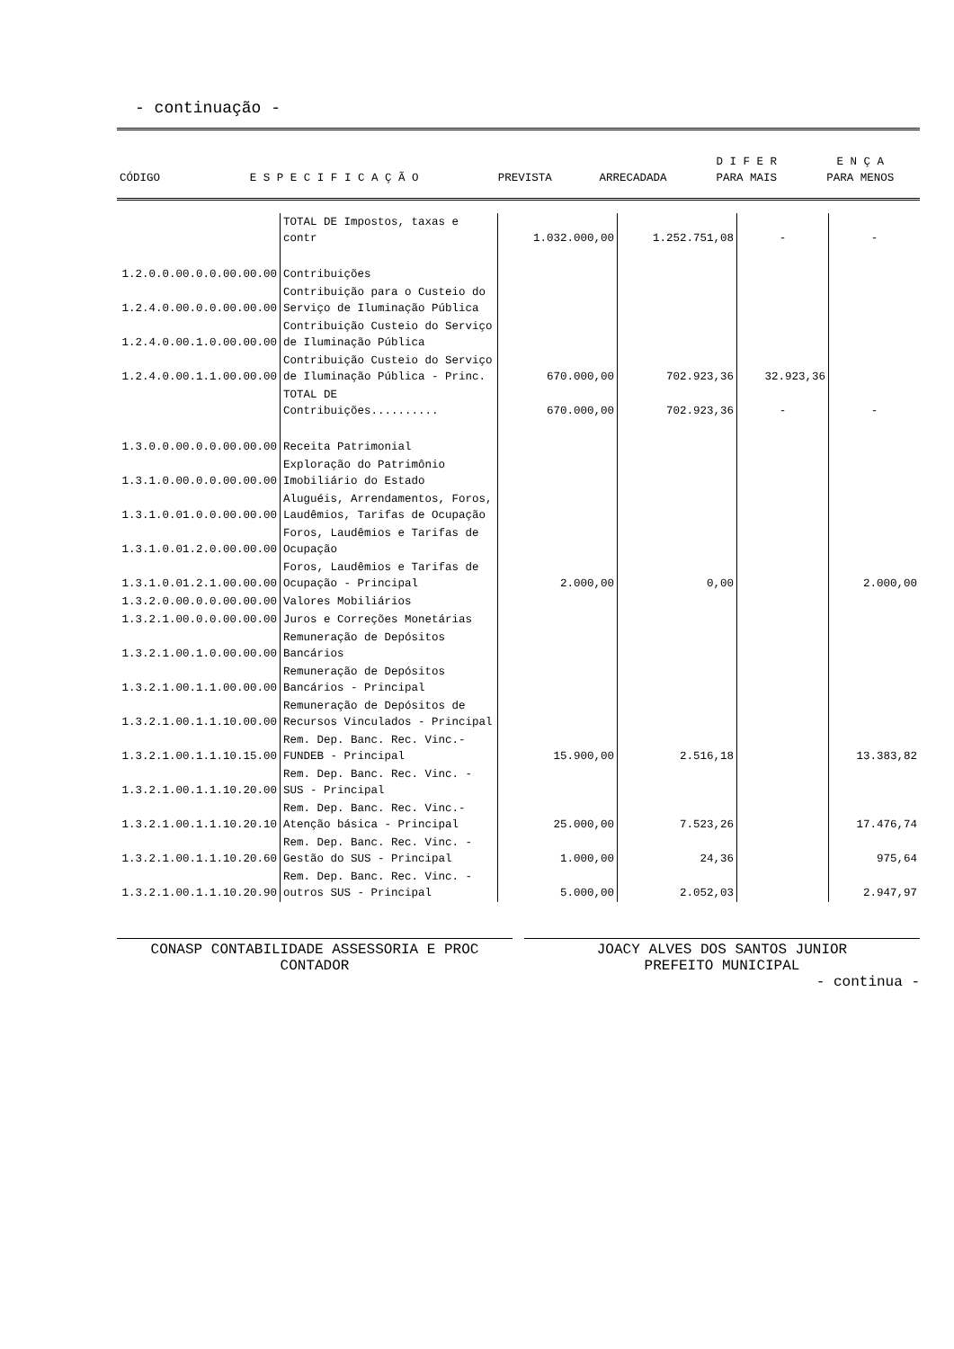- continuação -
| CÓDIGO | E S P E C I F I C A Ç Ã O | PREVISTA | ARRECADADA | D I F E R PARA MAIS | E N Ç A PARA MENOS |
| --- | --- | --- | --- | --- | --- |
| | TOTAL DE Impostos, taxas e contr | 1.032.000,00 | 1.252.751,08 | - | - |
| 1.2.0.0.00.0.0.00.00.00 | Contribuições | | | | |
| 1.2.4.0.00.0.0.00.00.00 | Contribuição para o Custeio do Serviço de Iluminação Pública | | | | |
| 1.2.4.0.00.1.0.00.00.00 | Contribuição Custeio do Serviço de Iluminação Pública | | | | |
| 1.2.4.0.00.1.1.00.00.00 | Contribuição Custeio do Serviço de Iluminação Pública - Princ. | 670.000,00 | 702.923,36 | 32.923,36 | |
| | TOTAL DE Contribuições.......... | 670.000,00 | 702.923,36 | - | - |
| 1.3.0.0.00.0.0.00.00.00 | Receita Patrimonial | | | | |
| 1.3.1.0.00.0.0.00.00.00 | Exploração do Patrimônio Imobiliário do Estado | | | | |
| 1.3.1.0.01.0.0.00.00.00 | Aluguéis, Arrendamentos, Foros, Laudêmios, Tarifas de Ocupação | | | | |
| 1.3.1.0.01.2.0.00.00.00 | Foros, Laudêmios e Tarifas de Ocupação | | | | |
| 1.3.1.0.01.2.1.00.00.00 | Foros, Laudêmios e Tarifas de Ocupação - Principal | 2.000,00 | 0,00 | | 2.000,00 |
| 1.3.2.0.00.0.0.00.00.00 | Valores Mobiliários | | | | |
| 1.3.2.1.00.0.0.00.00.00 | Juros e Correções Monetárias | | | | |
| 1.3.2.1.00.1.0.00.00.00 | Remuneração de Depósitos Bancários | | | | |
| 1.3.2.1.00.1.1.00.00.00 | Remuneração de Depósitos Bancários - Principal | | | | |
| 1.3.2.1.00.1.1.10.00.00 | Remuneração de Depósitos de Recursos Vinculados - Principal | | | | |
| 1.3.2.1.00.1.1.10.15.00 | Rem. Dep. Banc. Rec. Vinc.-FUNDEB - Principal | 15.900,00 | 2.516,18 | | 13.383,82 |
| 1.3.2.1.00.1.1.10.20.00 | Rem. Dep. Banc. Rec. Vinc. - SUS - Principal | | | | |
| 1.3.2.1.00.1.1.10.20.10 | Rem. Dep. Banc. Rec. Vinc.-Atenção básica - Principal | 25.000,00 | 7.523,26 | | 17.476,74 |
| 1.3.2.1.00.1.1.10.20.60 | Rem. Dep. Banc. Rec. Vinc. - Gestão do SUS - Principal | 1.000,00 | 24,36 | | 975,64 |
| 1.3.2.1.00.1.1.10.20.90 | Rem. Dep. Banc. Rec. Vinc. - outros SUS - Principal | 5.000,00 | 2.052,03 | | 2.947,97 |
CONASP CONTABILIDADE ASSESSORIA E PROC
CONTADOR
JOACY ALVES DOS SANTOS JUNIOR
PREFEITO MUNICIPAL
- continua -